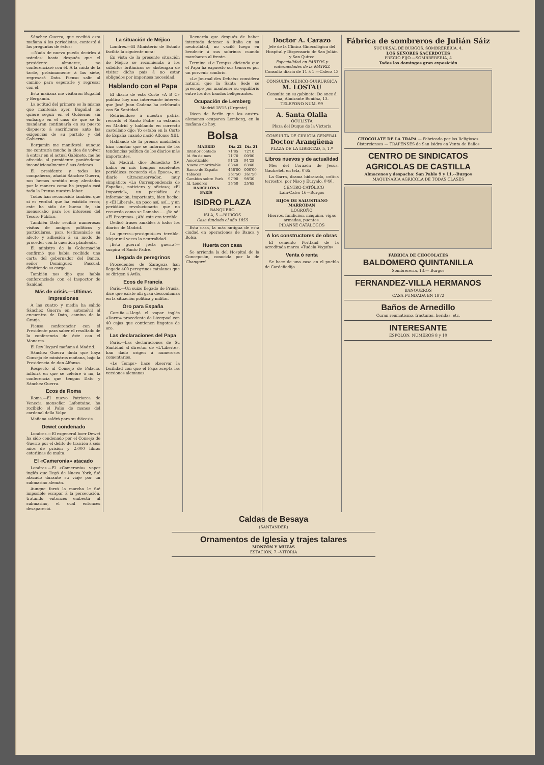Sánchez Guerra, que recibió esta mañana á los periodistas, contestó á las preguntas de éstos:
—Nada de nuevo puedo decirles á ustedes: hasta después que el presidente almuerce, no conferenciaré con él. A la caída de la tarde, próximamente á las siete, regresará Dato. Pienso salir al camino para esperarle y regresar con él.
Esta mañana me visitaron Bugallal y Bergamín.
La actitud del primero es la misma que mantenía ayer. Bugallal no quiere seguir en el Gobierno; sin embargo en el caso de que se lo mandaran continuaría en su puesto dispuesto á sacrificarse ante las exigencias de su partido y del Gobierno.
Bergamín me manifestó: aunque me contraría mucho la idea de volver á entrar en el actual Gabinete, me he ofrecido al presidente poniéndome incondicionalmente á sus órdenes.
El presidente y todos los compañeros, añadió Sánchez Guerra, nos hemos sentido muy alentados por la manera como ha juzgado casi toda la Prensa nuestra labor.
Todos han reconocido también que si es verdad que ha existido error, este ha sido de buena fe, sin menoscabo para los intereses del Tesoro Público.
También Dato recibió numerosas visitas de amigos políticos y particulares, para testimoniarle su afecto y adhesión á su modo de proceder con la cuestión planteada.
El ministro de la Gobernación confirmó que había recibido una carta del gobernador del Banco, señor Domínguez Pascual, dimitiendo su cargo.
También nos dijo que había conferenciado con el Inspector de Sanidad.
Más de crisis.—Ultimas impresiones
A las cuatro y media ha salido Sánchez Guerra en automóvil al encuentro de Dato, camino de la Granja.
Piensa conferenciar con el Presidente para saber el resultado de la conferencia de éste con el Monarca.
El Rey llegará mañana á Madrid.
Sánchez Guerra duda que haya Consejo de ministros mañana, bajo la Presidencia de don Alfonso.
Respecto al Consejo de Palacio, influirá en que se celebre ó no, la conferencia que tengan Dato y Sánchez Guerra.
Ecos de Roma
Roma.—El nuevo Patriarca de Venecia monseñor Lafontaine, ha recibido el Palio de manos del cardenal della Volpe.
Mañana saldrá para su diócesis.
Dewet condenado
Londres.—El exgeneral boer Dewet ha sido condenado por el Consejo de Guerra por el delito de traición á seis años de prisión y 2.000 libras esterlinas de multa.
El «Cameronia» atacado
Londres.—El «Cameronia» vapor inglés que llegó de Nueva York, fué atacado durante su viaje por un submarino alemán.
Aunque forzó la marcha le fué imposible escapar á la persecución, tratando entonces embestir al submarino, el cual entonces desapareció.
La situación de Méjico
Londres.—El Ministerio de Estado facilita la siguiente nota:
En vista de la presente situación de Méjico se recomienda á los súbditos británicos se abstengan de visitar dicho país á no estar obligados por imperiosa necesidad.
Hablando con el Papa
El diario de esta Corte «A B C» publica hoy una interesante interviu que José Juan Cadena ha celebrado con Su Santidad.
Refiriéndose á nuestra patria, recordó el Santo Padre su estancia en Madrid y hablando en correcto castellano dijo: Yo estaba en la Corte de España cuando nació Alfonso XIII.
Hablando de la prensa madrileña hizo constar que se informa de las tendencias política de los diarios más importantes.
En Madrid, dice Benedicto XV, había en mis tiempos excelentes periódicos: recuerdo «La Epoca», un diario ultraconservador, muy simpático; «La Correspondencia de España», noticiero y oficioso; «El Imparcial», un periódico de información, importante, bien hecho; y «El Liberal», un poco así, así... y un periódico revolucionario que no recuerdo como se llamaba..... ¡Ya sé! «El Progreso». ¡Ah! este era terrible.
Dedicó frases amables á todos los diarios de Madrid.
La guerra—prosiguió—es terrible. Mejor mil veces la neutralidad.
¡Esta guerra! ¡esta guerra!—suspira el Santo Padre.
Llegada de peregrinos
Procedentes de Zaragoza han llegado 400 peregrinos catalanes que se dirigen á Avila.
Ecos de Francia
París.—Un suizo llegado de Prusia, dice que existe allí gran desconfianza en la situación política y militar.
Oro para España
Coruña.—Llegó el vapor inglés «Darro» procedente de Liverpool con 40 cajas que contienen lingotes de oro.
Las declaraciones del Papa
París.—Las declaraciones de Su Santidad al director de «L'Liberté», han dado origen á numerosos comentarios.
«Le Temps» hace observar la facilidad con que el Papa acepta las versiones alemanas.
Recuerda que después de haber intentado detener á Italia en su neutralidad, no vaciló luego en bendecir á sus sobrinos cuando marcharon al frente.
Termina «Le Temps» diciendo que el Papa ha expuesto sus temores por un porvenir sombrío.
«Le Journal des Debats» considera natural que la Santa Sede se preocupe por mantener su equilibrio entre los dos bandos beligerantes.
Ocupación de Lemberg
Madrid 18'15 (Urgente).
Dicen de Berlín que los austro-alemanes ocuparon Lemberg, en la mañana de hoy.
Bolsa
| MADRID | Día 22 | Día 21 |
| --- | --- | --- |
| Interior contado | 71'85 | 72'10 |
| Id. fin de mes | 71'70 | 00'00 |
| Amortizable | 91'25 | 91'25 |
| Nuevo amortizable | 83'40 | 83'40 |
| Banco de España | 456'00 | 000'00 |
| Tabacos | 261'50 | 261'50 |
| Cambios sobre París | 97'90 | 98'30 |
| Id. Londres | 25'50 | 25'65 |
| BARCELONA | | |
| PARÍS | | |
ISIDRO PLAZA
BANQUERO
ISLA, 5.—BURGOS
Casa fundada el año 1855
Esta casa, la más antigua de esta ciudad en operaciones de Banca y Bolsa.
Huerta con casa
Se arrienda la del Hospital de la Concepción, conocida por la de Changorri.
Doctor A. Carazo
Jefe de la Clínica Ginecológica del Hospital y Dispensario de San Julián y San Quirce
Especialidad en PARTOS y enfermedades de la MATRIZ
Consulta diaria de 11 á 1.—Calera 13
CONSULTA MEDICO-QUIRURGICA
M. LOSTAU
Consulta en su gabinete: De once á una, Almirante Bonifaz, 13.
TELEFONO NUM. 99
A. Santa Olalla
OCULISTA
Plaza del Duque de la Victoria
CONSULTA DE CIRUGIA GENERAL
Doctor Arangüena
PLAZA DE LA LIBERTAD, 5, 1.º
Libros nuevos y de actualidad
Mes del Corazón de Jesús, Gautrelet, en tela, 0'65.
La Garra, drama hidratado, crítica terrestre, por Niso y Euryalo, 0'40.
CENTRO CATÓLICO
Laín-Calvo 16—Burgos
HIJOS DE SALUSTIANO MARRODAN
LOGROÑO
Hierros, fundición, máquina, vigas armadas, puentes.
PIDANSE CATÁLOGOS
A los constructores de obras
El cemento Portland de la acreditada marca «Tudela Veguín».
Venta ó renta
Se hace de una casa en el pueblo de Cardeñadijo.
Fábrica de sombreros de Julián Sáiz
SUCURSAL DE BURGOS, SOMBRERERIA, 4.
LOS SEÑORES SACERDOTES
PRECIO FIJO.—SOMBRERERIA, 4
Todos los domingos gran exposición
CHOCOLATE DE LA TRAPA — Fabricado por los Religiosos Cistercienses — TRAPENSES de San Isidro en Venta de Baños
CENTRO DE SINDICATOS AGRICOLAS DE CASTILLA
Almacenes y despacho: San Pablo 9 y 11.--Burgos
MAQUINARIA AGRICOLA DE TODAS CLASES
FÁBRICA DE CHOCOLATES
BALDOMERO QUINTANILLA
Sombrerería, 13.— Burgos
FERNANDEZ-VILLA HERMANOS
BANQUEROS
CASA FUNDADA EN 1872
Baños de Arnedillo
Curan reumatismo, fracturas, heridas, etc.
INTERESANTE
ESPOLON, NÚMEROS 8 y 10
Caldas de Besaya
(SANTANDER)
Ornamentos de Iglesia y trajes talares
MONZON Y MUZAS
ESTACION, 7.--VITORIA